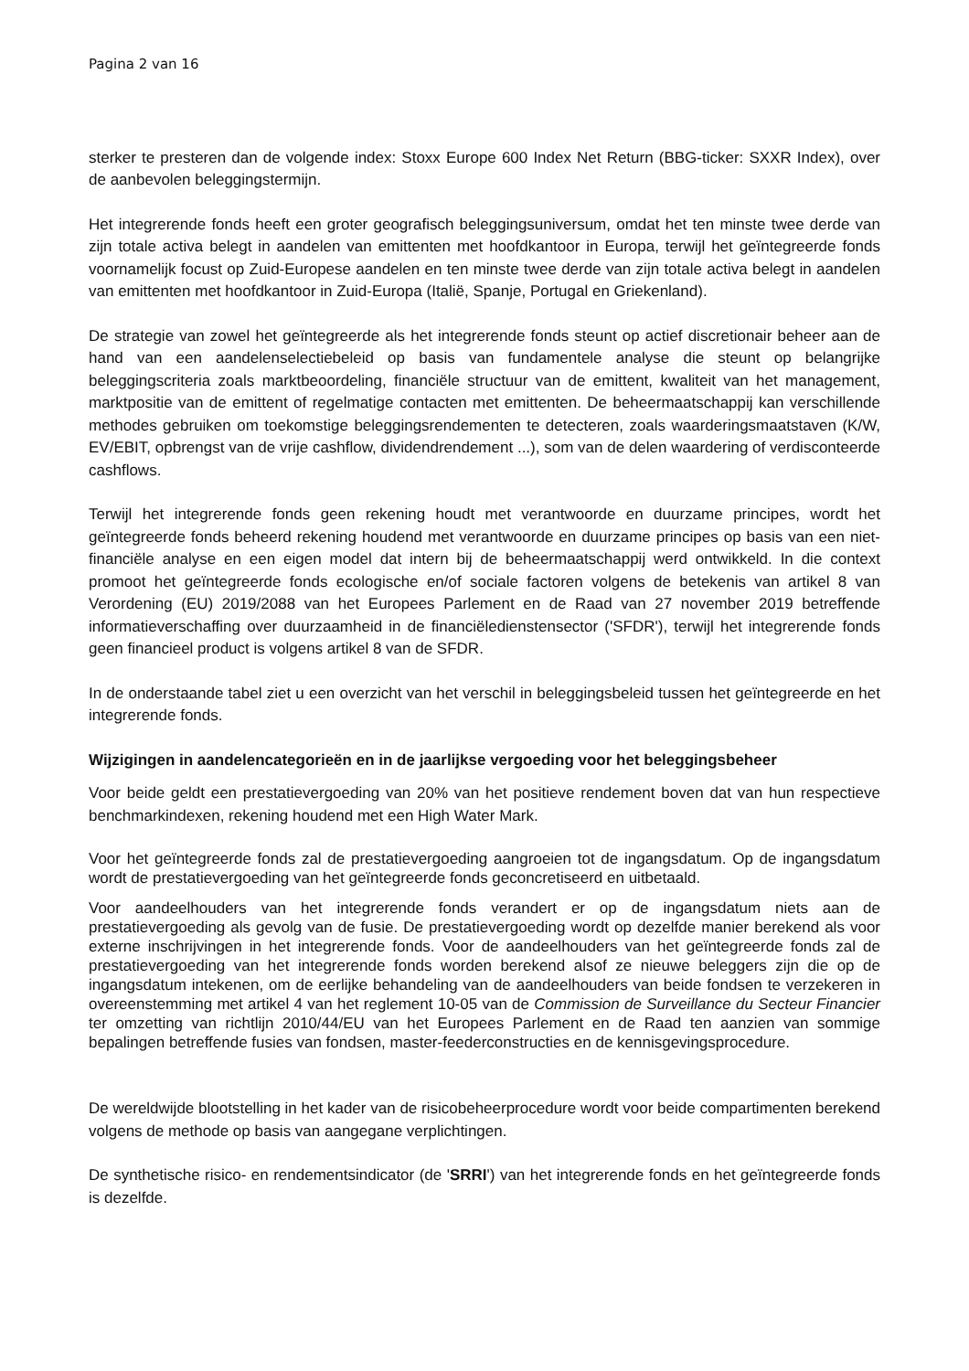Pagina 2 van 16
sterker te presteren dan de volgende index: Stoxx Europe 600 Index Net Return (BBG-ticker: SXXR Index), over de aanbevolen beleggingstermijn.
Het integrerende fonds heeft een groter geografisch beleggingsuniversum, omdat het ten minste twee derde van zijn totale activa belegt in aandelen van emittenten met hoofdkantoor in Europa, terwijl het geïntegreerde fonds voornamelijk focust op Zuid-Europese aandelen en ten minste twee derde van zijn totale activa belegt in aandelen van emittenten met hoofdkantoor in Zuid-Europa (Italië, Spanje, Portugal en Griekenland).
De strategie van zowel het geïntegreerde als het integrerende fonds steunt op actief discretionair beheer aan de hand van een aandelenselectiebeleid op basis van fundamentele analyse die steunt op belangrijke beleggingscriteria zoals marktbeoordeling, financiële structuur van de emittent, kwaliteit van het management, marktpositie van de emittent of regelmatige contacten met emittenten. De beheermaatschappij kan verschillende methodes gebruiken om toekomstige beleggingsrendementen te detecteren, zoals waarderingsmaatstaven (K/W, EV/EBIT, opbrengst van de vrije cashflow, dividendrendement ...), som van de delen waardering of verdisconteerde cashflows.
Terwijl het integrerende fonds geen rekening houdt met verantwoorde en duurzame principes, wordt het geïntegreerde fonds beheerd rekening houdend met verantwoorde en duurzame principes op basis van een niet-financiële analyse en een eigen model dat intern bij de beheermaatschappij werd ontwikkeld. In die context promoot het geïntegreerde fonds ecologische en/of sociale factoren volgens de betekenis van artikel 8 van Verordening (EU) 2019/2088 van het Europees Parlement en de Raad van 27 november 2019 betreffende informatieverschaffing over duurzaamheid in de financiëledienstensector ('SFDR'), terwijl het integrerende fonds geen financieel product is volgens artikel 8 van de SFDR.
In de onderstaande tabel ziet u een overzicht van het verschil in beleggingsbeleid tussen het geïntegreerde en het integrerende fonds.
Wijzigingen in aandelencategorieën en in de jaarlijkse vergoeding voor het beleggingsbeheer
Voor beide geldt een prestatievergoeding van 20% van het positieve rendement boven dat van hun respectieve benchmarkindexen, rekening houdend met een High Water Mark.
Voor het geïntegreerde fonds zal de prestatievergoeding aangroeien tot de ingangsdatum. Op de ingangsdatum wordt de prestatievergoeding van het geïntegreerde fonds geconcretiseerd en uitbetaald.
Voor aandeelhouders van het integrerende fonds verandert er op de ingangsdatum niets aan de prestatievergoeding als gevolg van de fusie. De prestatievergoeding wordt op dezelfde manier berekend als voor externe inschrijvingen in het integrerende fonds. Voor de aandeelhouders van het geïntegreerde fonds zal de prestatievergoeding van het integrerende fonds worden berekend alsof ze nieuwe beleggers zijn die op de ingangsdatum intekenen, om de eerlijke behandeling van de aandeelhouders van beide fondsen te verzekeren in overeenstemming met artikel 4 van het reglement 10-05 van de Commission de Surveillance du Secteur Financier ter omzetting van richtlijn 2010/44/EU van het Europees Parlement en de Raad ten aanzien van sommige bepalingen betreffende fusies van fondsen, master-feederconstructies en de kennisgevingsprocedure.
De wereldwijde blootstelling in het kader van de risicobeheerprocedure wordt voor beide compartimenten berekend volgens de methode op basis van aangegane verplichtingen.
De synthetische risico- en rendementsindicator (de 'SRRI') van het integrerende fonds en het geïntegreerde fonds is dezelfde.